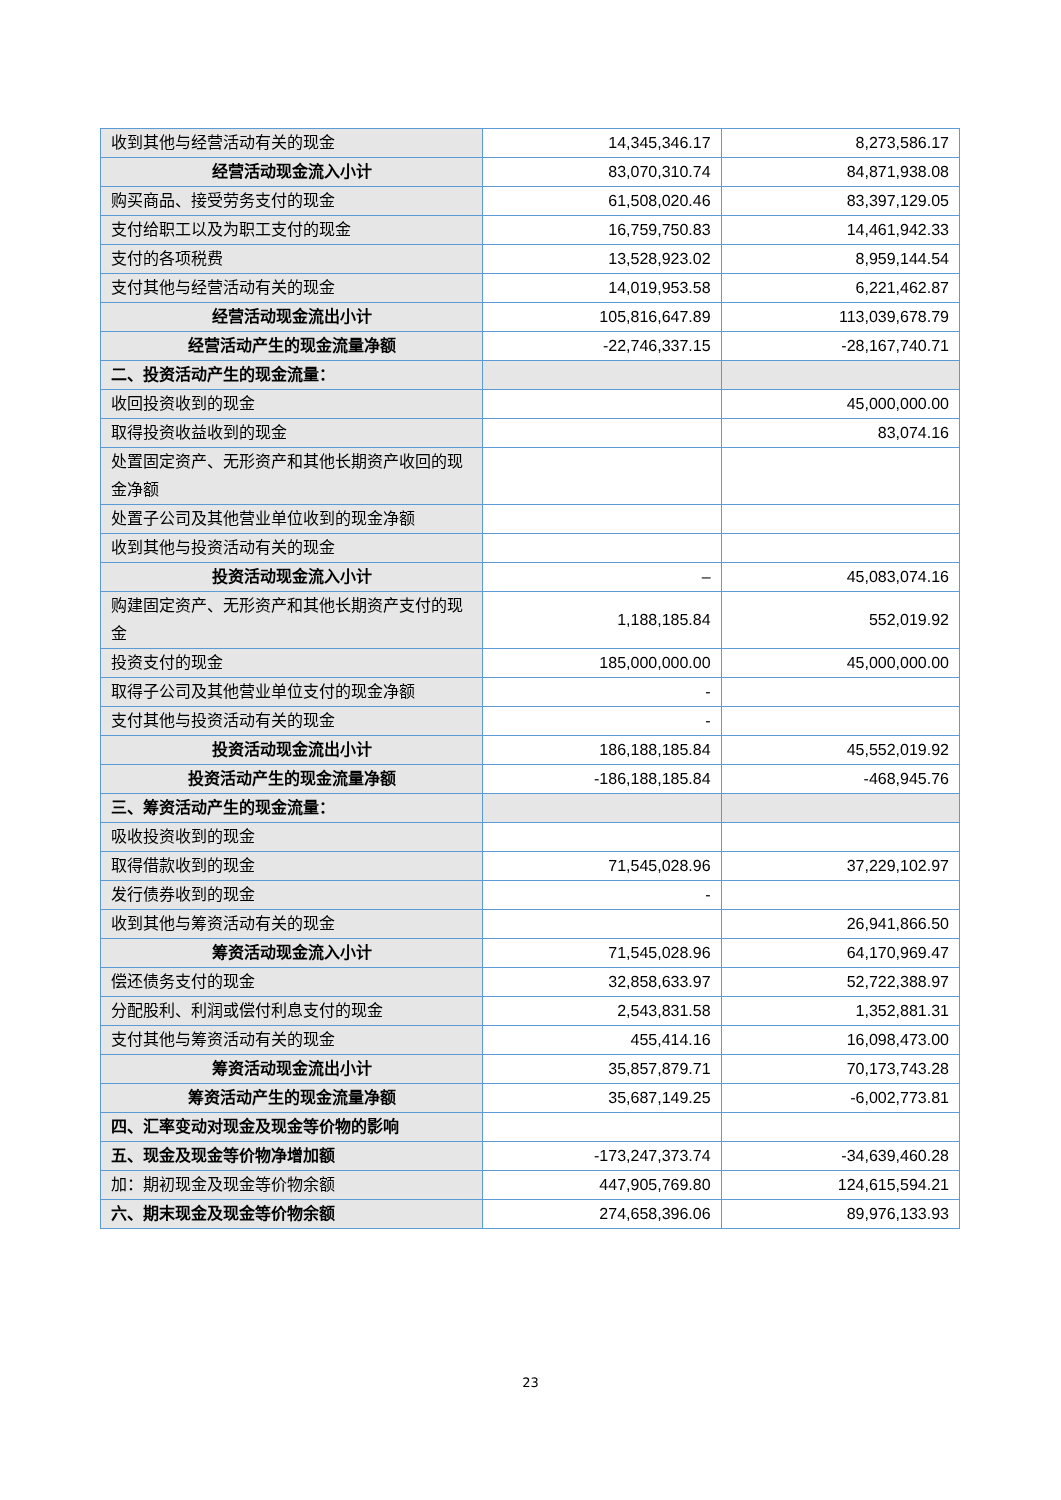| 收到其他与经营活动有关的现金 | 14,345,346.17 | 8,273,586.17 |
| 经营活动现金流入小计 | 83,070,310.74 | 84,871,938.08 |
| 购买商品、接受劳务支付的现金 | 61,508,020.46 | 83,397,129.05 |
| 支付给职工以及为职工支付的现金 | 16,759,750.83 | 14,461,942.33 |
| 支付的各项税费 | 13,528,923.02 | 8,959,144.54 |
| 支付其他与经营活动有关的现金 | 14,019,953.58 | 6,221,462.87 |
| 经营活动现金流出小计 | 105,816,647.89 | 113,039,678.79 |
| 经营活动产生的现金流量净额 | -22,746,337.15 | -28,167,740.71 |
| 二、投资活动产生的现金流量： | | |
| 收回投资收到的现金 | | 45,000,000.00 |
| 取得投资收益收到的现金 | | 83,074.16 |
| 处置固定资产、无形资产和其他长期资产收回的现金净额 | | |
| 处置子公司及其他营业单位收到的现金净额 | | |
| 收到其他与投资活动有关的现金 | | |
| 投资活动现金流入小计 | – | 45,083,074.16 |
| 购建固定资产、无形资产和其他长期资产支付的现金 | 1,188,185.84 | 552,019.92 |
| 投资支付的现金 | 185,000,000.00 | 45,000,000.00 |
| 取得子公司及其他营业单位支付的现金净额 | - | |
| 支付其他与投资活动有关的现金 | - | |
| 投资活动现金流出小计 | 186,188,185.84 | 45,552,019.92 |
| 投资活动产生的现金流量净额 | -186,188,185.84 | -468,945.76 |
| 三、筹资活动产生的现金流量： | | |
| 吸收投资收到的现金 | | |
| 取得借款收到的现金 | 71,545,028.96 | 37,229,102.97 |
| 发行债券收到的现金 | - | |
| 收到其他与筹资活动有关的现金 | | 26,941,866.50 |
| 筹资活动现金流入小计 | 71,545,028.96 | 64,170,969.47 |
| 偿还债务支付的现金 | 32,858,633.97 | 52,722,388.97 |
| 分配股利、利润或偿付利息支付的现金 | 2,543,831.58 | 1,352,881.31 |
| 支付其他与筹资活动有关的现金 | 455,414.16 | 16,098,473.00 |
| 筹资活动现金流出小计 | 35,857,879.71 | 70,173,743.28 |
| 筹资活动产生的现金流量净额 | 35,687,149.25 | -6,002,773.81 |
| 四、汇率变动对现金及现金等价物的影响 | | |
| 五、现金及现金等价物净增加额 | -173,247,373.74 | -34,639,460.28 |
| 加：期初现金及现金等价物余额 | 447,905,769.80 | 124,615,594.21 |
| 六、期末现金及现金等价物余额 | 274,658,396.06 | 89,976,133.93 |
23